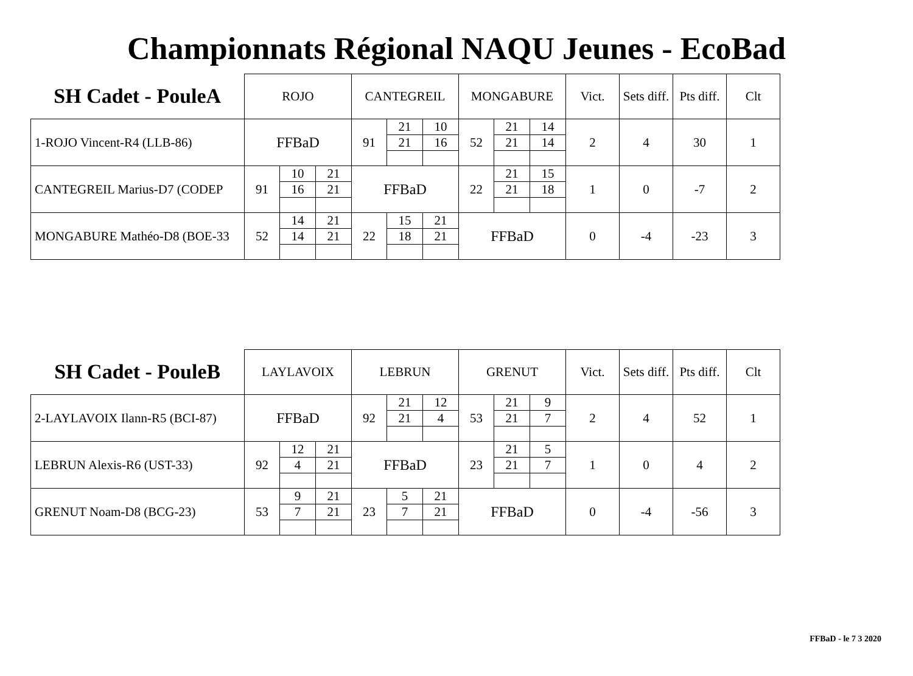Championnats Régional NAQU Jeunes - EcoBad
| SH Cadet - PouleA | ROJO | | | CANTEGREIL | | | MONGABURE | | | Vict. | Sets diff. | Pts diff. | Clt |
| 1-ROJO Vincent-R4 (LLB-86) | FFBaD | | | 91 | 21 | 10 | 52 | 21 | 14 | 2 | 4 | 30 | 1 |
| | | | | | 21 | 16 | | 21 | 14 | | | | |
| CANTEGREIL Marius-D7 (CODEP | 91 | 10 | 21 | FFBaD | | | 22 | 21 | 15 | 1 | 0 | -7 | 2 |
| | | 16 | 21 | | | | | 21 | 18 | | | | |
| MONGABURE Mathéo-D8 (BOE-33 | 52 | 14 | 21 | 22 | 15 | 21 | FFBaD | | | 0 | -4 | -23 | 3 |
| | | 14 | 21 | | 18 | 21 | | | | | | | |
| SH Cadet - PouleB | LAYLAVOIX | | | LEBRUN | | | GRENUT | | | Vict. | Sets diff. | Pts diff. | Clt |
| 2-LAYLAVOIX Ilann-R5 (BCI-87) | FFBaD | | | 92 | 21 | 12 | 53 | 21 | 9 | 2 | 4 | 52 | 1 |
| | | | | | 21 | 4 | | 21 | 7 | | | | |
| LEBRUN Alexis-R6 (UST-33) | 92 | 12 | 21 | FFBaD | | | 23 | 21 | 5 | 1 | 0 | 4 | 2 |
| | | 4 | 21 | | | | | 21 | 7 | | | | |
| GRENUT Noam-D8 (BCG-23) | 53 | 9 | 21 | 23 | 5 | 21 | FFBaD | | | 0 | -4 | -56 | 3 |
| | | 7 | 21 | | 7 | 21 | | | | | | | |
FFBaD - le 7 3 2020